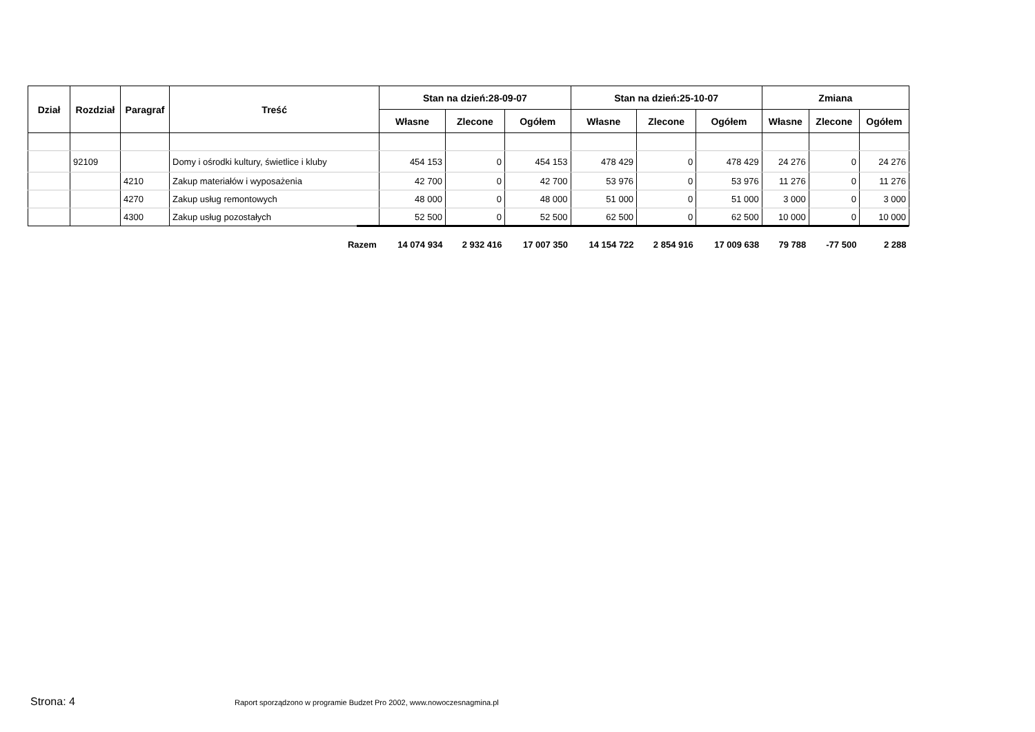| Dział | Rozdział | Paragraf | Treść | Stan na dzień:28-09-07 | | | Stan na dzień:25-10-07 | | | Zmiana | | |
| --- | --- | --- | --- | --- | --- | --- | --- | --- | --- | --- | --- | --- |
| | | | | Własne | Zlecone | Ogółem | Własne | Zlecone | Ogółem | Własne | Zlecone | Ogółem |
| | 92109 | | Domy i ośrodki kultury, świetlice i kluby | 454 153 | 0 | 454 153 | 478 429 | 0 | 478 429 | 24 276 | 0 | 24 276 |
| | | 4210 | Zakup materiałów i wyposażenia | 42 700 | 0 | 42 700 | 53 976 | 0 | 53 976 | 11 276 | 0 | 11 276 |
| | | 4270 | Zakup usług remontowych | 48 000 | 0 | 48 000 | 51 000 | 0 | 51 000 | 3 000 | 0 | 3 000 |
| | | 4300 | Zakup usług pozostałych | 52 500 | 0 | 52 500 | 62 500 | 0 | 62 500 | 10 000 | 0 | 10 000 |
| | | | Razem | 14 074 934 | 2 932 416 | 17 007 350 | 14 154 722 | 2 854 916 | 17 009 638 | 79 788 | -77 500 | 2 288 |
Strona: 4
Raport sporządzono w programie Budzet Pro 2002, www.nowoczesnagmina.pl